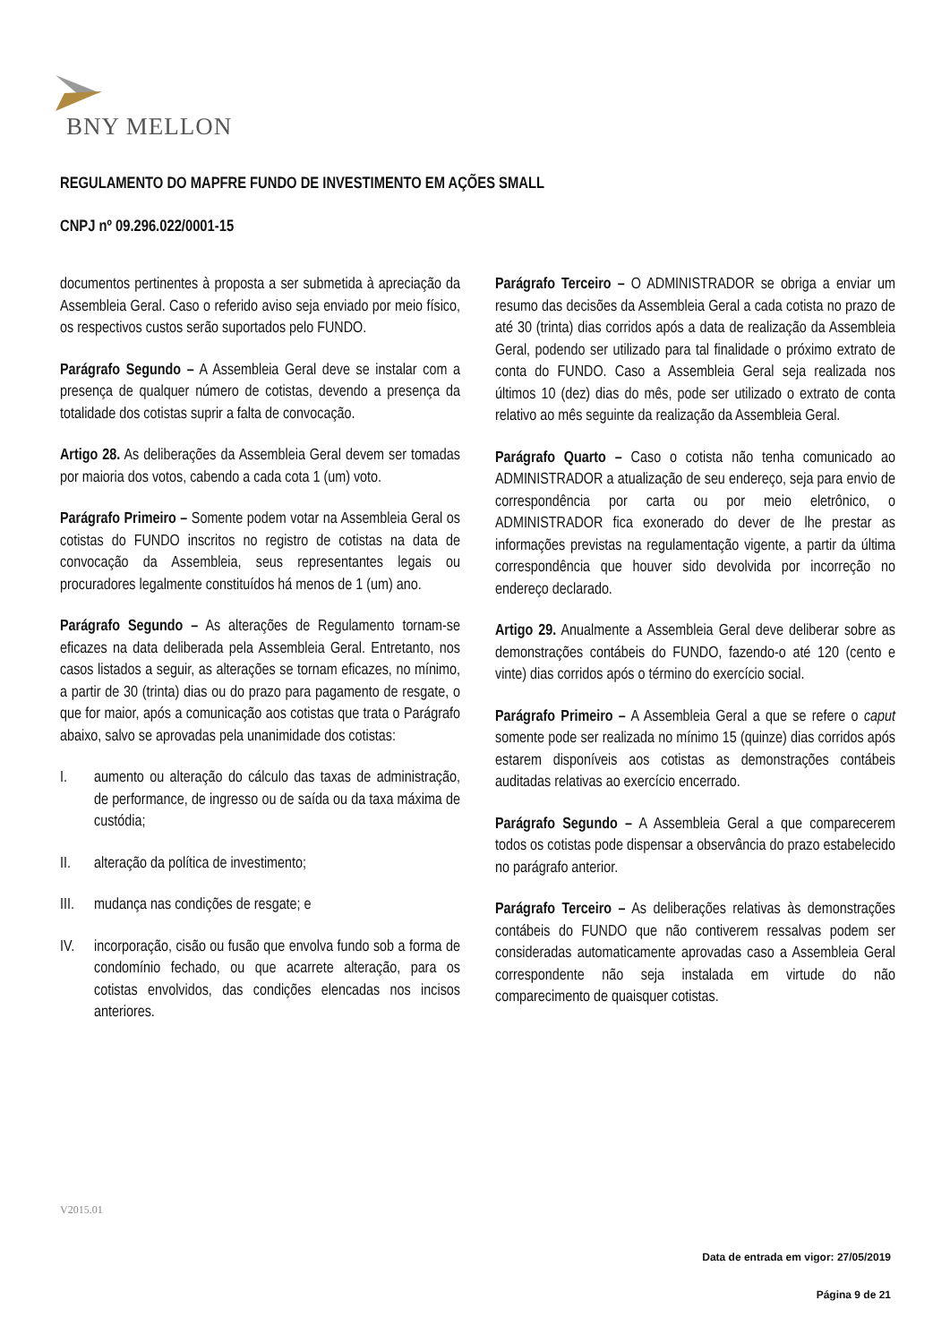BNY MELLON
REGULAMENTO DO MAPFRE FUNDO DE INVESTIMENTO EM AÇÕES SMALL
CNPJ nº 09.296.022/0001-15
documentos pertinentes à proposta a ser submetida à apreciação da Assembleia Geral. Caso o referido aviso seja enviado por meio físico, os respectivos custos serão suportados pelo FUNDO.
Parágrafo Segundo – A Assembleia Geral deve se instalar com a presença de qualquer número de cotistas, devendo a presença da totalidade dos cotistas suprir a falta de convocação.
Artigo 28. As deliberações da Assembleia Geral devem ser tomadas por maioria dos votos, cabendo a cada cota 1 (um) voto.
Parágrafo Primeiro – Somente podem votar na Assembleia Geral os cotistas do FUNDO inscritos no registro de cotistas na data de convocação da Assembleia, seus representantes legais ou procuradores legalmente constituídos há menos de 1 (um) ano.
Parágrafo Segundo – As alterações de Regulamento tornam-se eficazes na data deliberada pela Assembleia Geral. Entretanto, nos casos listados a seguir, as alterações se tornam eficazes, no mínimo, a partir de 30 (trinta) dias ou do prazo para pagamento de resgate, o que for maior, após a comunicação aos cotistas que trata o Parágrafo abaixo, salvo se aprovadas pela unanimidade dos cotistas:
I. aumento ou alteração do cálculo das taxas de administração, de performance, de ingresso ou de saída ou da taxa máxima de custódia;
II. alteração da política de investimento;
III. mudança nas condições de resgate; e
IV. incorporação, cisão ou fusão que envolva fundo sob a forma de condomínio fechado, ou que acarrete alteração, para os cotistas envolvidos, das condições elencadas nos incisos anteriores.
Parágrafo Terceiro – O ADMINISTRADOR se obriga a enviar um resumo das decisões da Assembleia Geral a cada cotista no prazo de até 30 (trinta) dias corridos após a data de realização da Assembleia Geral, podendo ser utilizado para tal finalidade o próximo extrato de conta do FUNDO. Caso a Assembleia Geral seja realizada nos últimos 10 (dez) dias do mês, pode ser utilizado o extrato de conta relativo ao mês seguinte da realização da Assembleia Geral.
Parágrafo Quarto – Caso o cotista não tenha comunicado ao ADMINISTRADOR a atualização de seu endereço, seja para envio de correspondência por carta ou por meio eletrônico, o ADMINISTRADOR fica exonerado do dever de lhe prestar as informações previstas na regulamentação vigente, a partir da última correspondência que houver sido devolvida por incorreção no endereço declarado.
Artigo 29. Anualmente a Assembleia Geral deve deliberar sobre as demonstrações contábeis do FUNDO, fazendo-o até 120 (cento e vinte) dias corridos após o término do exercício social.
Parágrafo Primeiro – A Assembleia Geral a que se refere o caput somente pode ser realizada no mínimo 15 (quinze) dias corridos após estarem disponíveis aos cotistas as demonstrações contábeis auditadas relativas ao exercício encerrado.
Parágrafo Segundo – A Assembleia Geral a que comparecerem todos os cotistas pode dispensar a observância do prazo estabelecido no parágrafo anterior.
Parágrafo Terceiro – As deliberações relativas às demonstrações contábeis do FUNDO que não contiverem ressalvas podem ser consideradas automaticamente aprovadas caso a Assembleia Geral correspondente não seja instalada em virtude do não comparecimento de quaisquer cotistas.
V2015.01
Data de entrada em vigor: 27/05/2019
Página 9 de 21